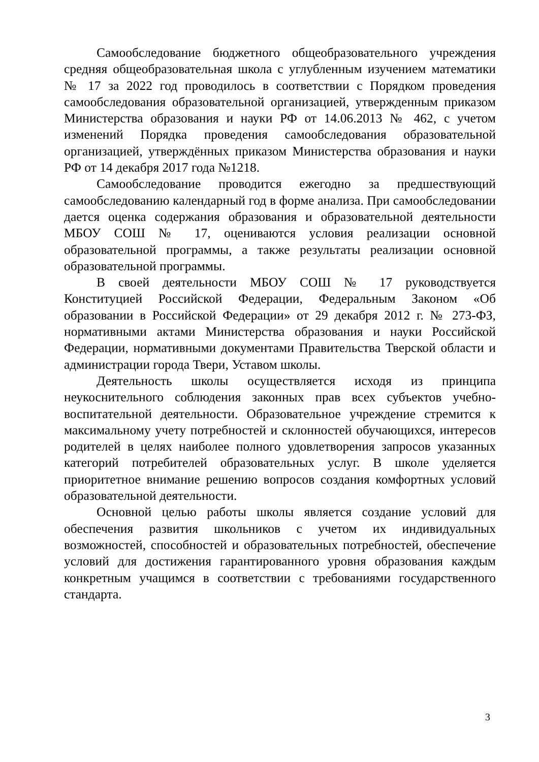Самообследование бюджетного общеобразовательного учреждения средняя общеобразовательная школа с углубленным изучением математики № 17 за 2022 год проводилось в соответствии с Порядком проведения самообследования образовательной организацией, утвержденным приказом Министерства образования и науки РФ от 14.06.2013 № 462, с учетом изменений Порядка проведения самообследования образовательной организацией, утверждённых приказом Министерства образования и науки РФ от 14 декабря 2017 года №1218.
Самообследование проводится ежегодно за предшествующий самообследованию календарный год в форме анализа. При самообследовании дается оценка содержания образования и образовательной деятельности МБОУ СОШ № 17, оцениваются условия реализации основной образовательной программы, а также результаты реализации основной образовательной программы.
В своей деятельности МБОУ СОШ № 17 руководствуется Конституцией Российской Федерации, Федеральным Законом «Об образовании в Российской Федерации» от 29 декабря 2012 г. № 273-ФЗ, нормативными актами Министерства образования и науки Российской Федерации, нормативными документами Правительства Тверской области и администрации города Твери, Уставом школы.
Деятельность школы осуществляется исходя из принципа неукоснительного соблюдения законных прав всех субъектов учебно-воспитательной деятельности. Образовательное учреждение стремится к максимальному учету потребностей и склонностей обучающихся, интересов родителей в целях наиболее полного удовлетворения запросов указанных категорий потребителей образовательных услуг. В школе уделяется приоритетное внимание решению вопросов создания комфортных условий образовательной деятельности.
Основной целью работы школы является создание условий для обеспечения развития школьников с учетом их индивидуальных возможностей, способностей и образовательных потребностей, обеспечение условий для достижения гарантированного уровня образования каждым конкретным учащимся в соответствии с требованиями государственного стандарта.
3